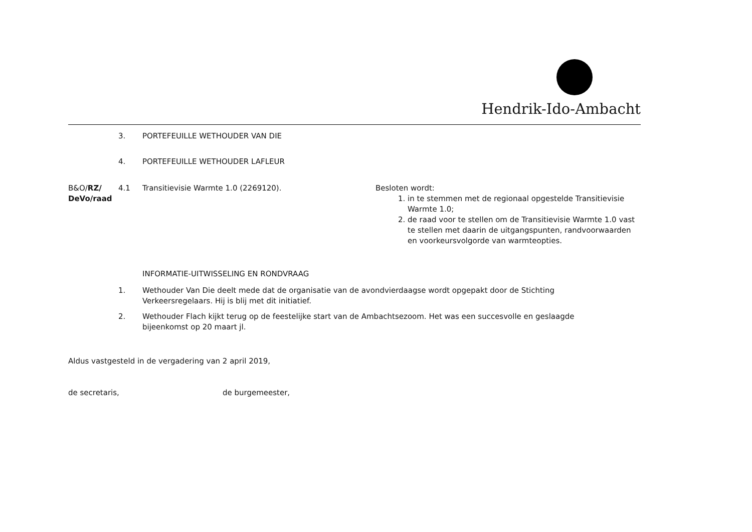Hendrik-Ido-Ambacht
3. PORTEFEUILLE WETHOUDER VAN DIE
4. PORTEFEUILLE WETHOUDER LAFLEUR
B&O/RZ/ DeVo/raad
4.1 Transitievisie Warmte 1.0 (2269120). Besloten wordt:
1. in te stemmen met de regionaal opgestelde Transitievisie Warmte 1.0;
2. de raad voor te stellen om de Transitievisie Warmte 1.0 vast te stellen met daarin de uitgangspunten, randvoorwaarden en voorkeursvolgorde van warmteopties.
INFORMATIE-UITWISSELING EN RONDVRAAG
1. Wethouder Van Die deelt mede dat de organisatie van de avondvierdaagse wordt opgepakt door de Stichting Verkeersregelaars. Hij is blij met dit initiatief.
2. Wethouder Flach kijkt terug op de feestelijke start van de Ambachtsezoom. Het was een succesvolle en geslaagde bijeenkomst op 20 maart jl.
Aldus vastgesteld in de vergadering van 2 april 2019,
de secretaris, de burgemeester,